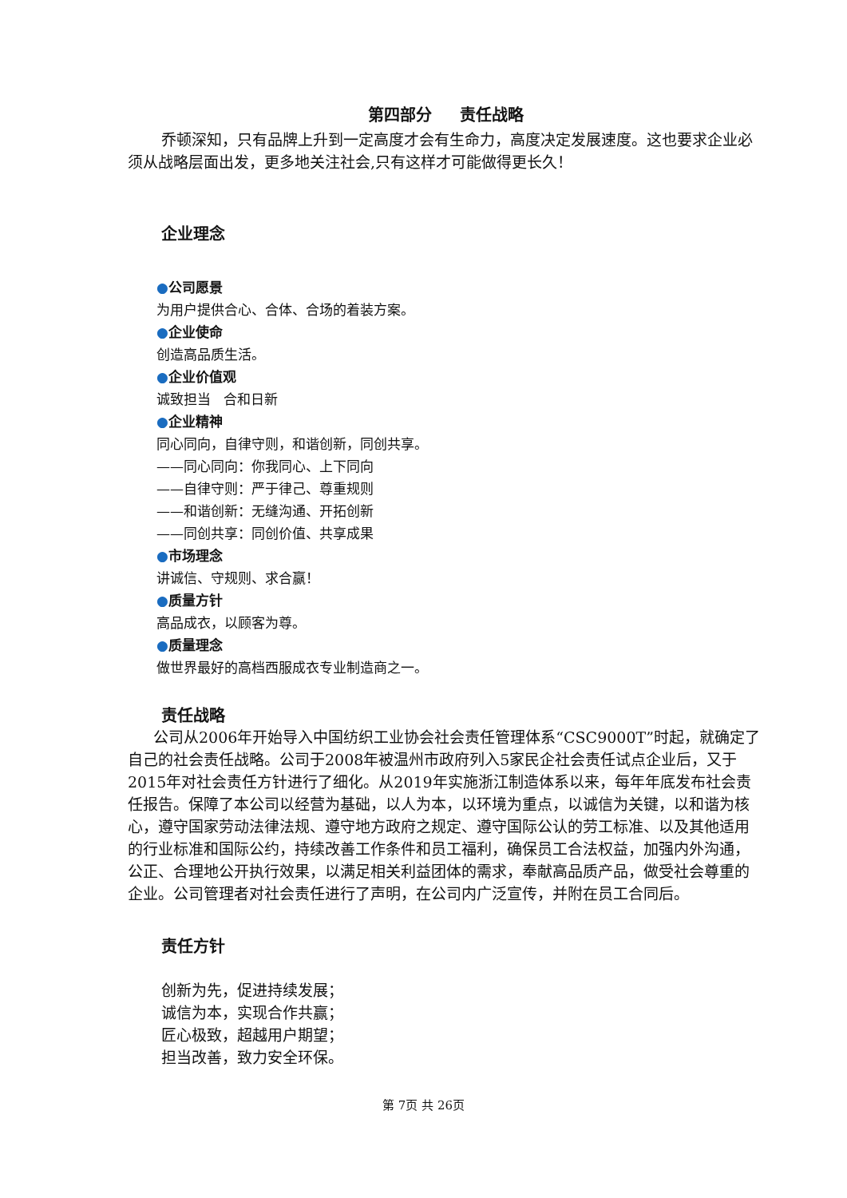第四部分 责任战略
乔顿深知，只有品牌上升到一定高度才会有生命力，高度决定发展速度。这也要求企业必须从战略层面出发，更多地关注社会,只有这样才可能做得更长久！
企业理念
●公司愿景
为用户提供合心、合体、合场的着装方案。
●企业使命
创造高品质生活。
●企业价值观
诚致担当 合和日新
●企业精神
同心同向，自律守则，和谐创新，同创共享。
——同心同向：你我同心、上下同向
——自律守则：严于律己、尊重规则
——和谐创新：无缝沟通、开拓创新
——同创共享：同创价值、共享成果
●市场理念
讲诚信、守规则、求合赢！
●质量方针
高品成衣，以顾客为尊。
●质量理念
做世界最好的高档西服成衣专业制造商之一。
责任战略
公司从2006年开始导入中国纺织工业协会社会责任管理体系“CSC9000T”时起，就确定了自己的社会责任战略。公司于2008年被温州市政府列入5家民企社会责任试点企业后，又于2015年对社会责任方针进行了细化。从2019年实施浙江制造体系以来，每年年底发布社会责任报告。保障了本公司以经营为基础，以人为本，以环境为重点，以诚信为关键，以和谐为核心，遵守国家劳动法律法规、遵守地方政府之规定、遵守国际公认的劳工标准、以及其他适用的行业标准和国际公约，持续改善工作条件和员工福利，确保员工合法权益，加强内外沟通，公正、合理地公开执行效果，以满足相关利益团体的需求，奉献高品质产品，做受社会尊重的企业。公司管理者对社会责任进行了声明，在公司内广泛宣传，并附在员工合同后。
责任方针
创新为先，促进持续发展；
诚信为本，实现合作共赢；
匠心极致，超越用户期望；
担当改善，致力安全环保。
第 7页 共 26页